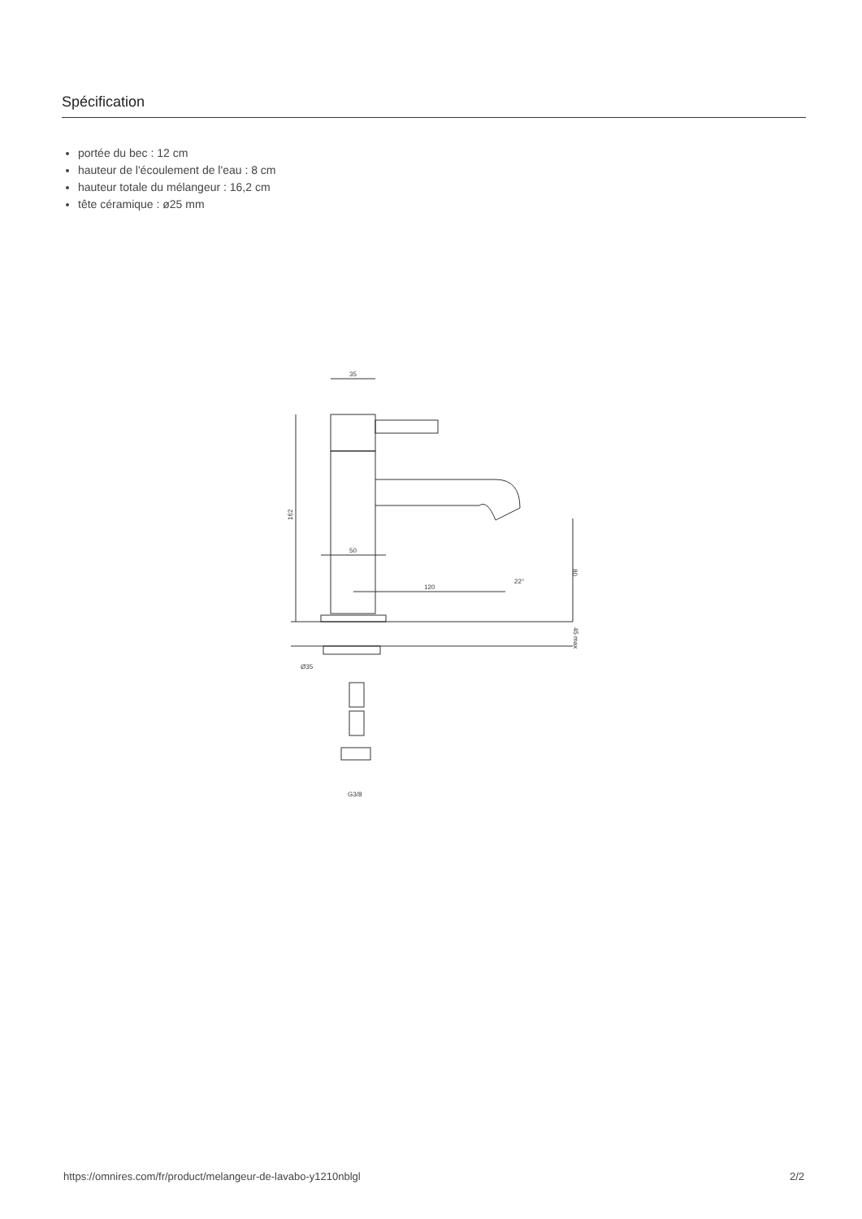Spécification
portée du bec : 12 cm
hauteur de l'écoulement de l'eau : 8 cm
hauteur totale du mélangeur : 16,2 cm
tête céramique : ø25 mm
35
162
50
120
22°
80
45 max
Ø35
G3/8
https://omnires.com/fr/product/melangeur-de-lavabo-y1210nblgl 2/2